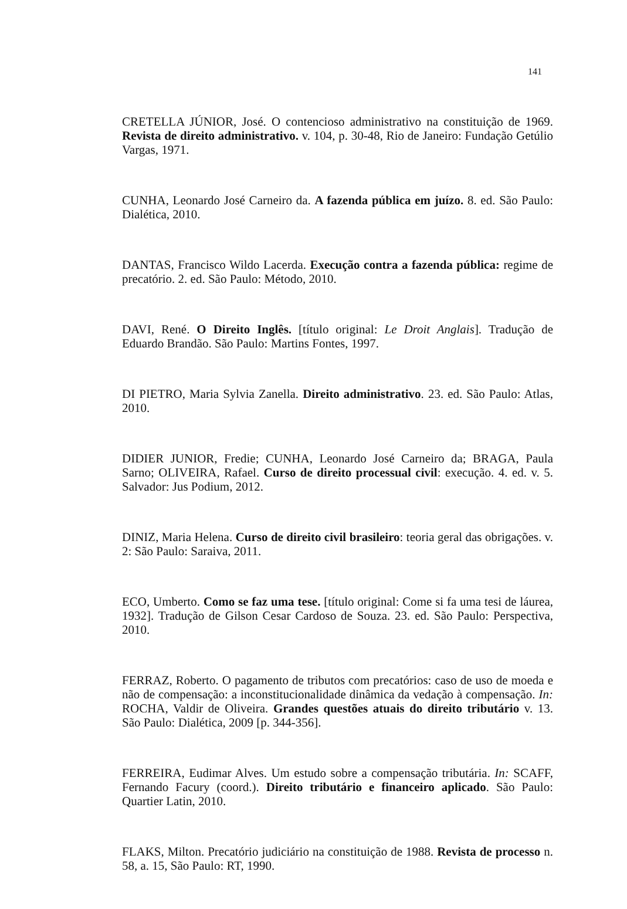141
CRETELLA JÚNIOR, José. O contencioso administrativo na constituição de 1969. Revista de direito administrativo. v. 104, p. 30-48, Rio de Janeiro: Fundação Getúlio Vargas, 1971.
CUNHA, Leonardo José Carneiro da. A fazenda pública em juízo. 8. ed. São Paulo: Dialética, 2010.
DANTAS, Francisco Wildo Lacerda. Execução contra a fazenda pública: regime de precatório. 2. ed. São Paulo: Método, 2010.
DAVI, René. O Direito Inglês. [título original: Le Droit Anglais]. Tradução de Eduardo Brandão. São Paulo: Martins Fontes, 1997.
DI PIETRO, Maria Sylvia Zanella. Direito administrativo. 23. ed. São Paulo: Atlas, 2010.
DIDIER JUNIOR, Fredie; CUNHA, Leonardo José Carneiro da; BRAGA, Paula Sarno; OLIVEIRA, Rafael. Curso de direito processual civil: execução. 4. ed. v. 5. Salvador: Jus Podium, 2012.
DINIZ, Maria Helena. Curso de direito civil brasileiro: teoria geral das obrigações. v. 2: São Paulo: Saraiva, 2011.
ECO, Umberto. Como se faz uma tese. [título original: Come si fa uma tesi de láurea, 1932]. Tradução de Gilson Cesar Cardoso de Souza. 23. ed. São Paulo: Perspectiva, 2010.
FERRAZ, Roberto. O pagamento de tributos com precatórios: caso de uso de moeda e não de compensação: a inconstitucionalidade dinâmica da vedação à compensação. In: ROCHA, Valdir de Oliveira. Grandes questões atuais do direito tributário v. 13. São Paulo: Dialética, 2009 [p. 344-356].
FERREIRA, Eudimar Alves. Um estudo sobre a compensação tributária. In: SCAFF, Fernando Facury (coord.). Direito tributário e financeiro aplicado. São Paulo: Quartier Latin, 2010.
FLAKS, Milton. Precatório judiciário na constituição de 1988. Revista de processo n. 58, a. 15, São Paulo: RT, 1990.